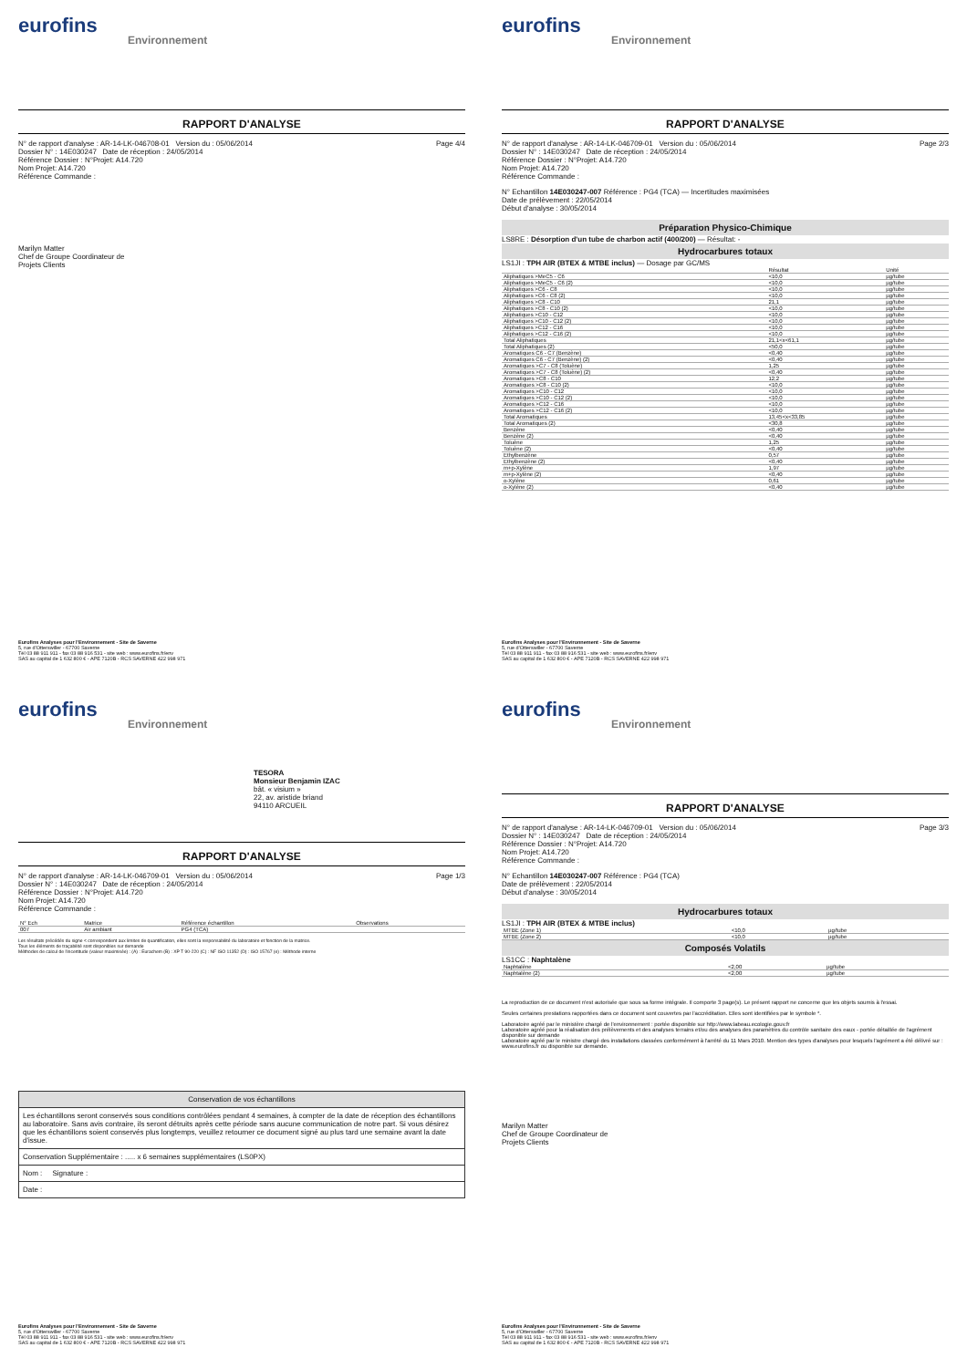eurofins
Environnement
RAPPORT D'ANALYSE
N° de rapport d'analyse : AR-14-LK-046708-01 Version du : 05/06/2014
Dossier N° : 14E030247 Date de réception : 24/05/2014
Référence Dossier : N°Projet: A14.720
Nom Projet: A14.720
Référence Commande :
Page 4/4
Marilyn Matter
Chef de Groupe Coordinateur de
Projets Clients
Eurofins Analyses pour l'Environnement - Site de Saverne
5, rue d'Otterswiller - 67700 Saverne
Tél 03 88 911 911 - fax 03 88 916 531 - site web : www.eurofins.fr/env
SAS au capital de 1 632 800 € - APE 7120B - RCS SAVERNE 422 998 971
eurofins
Environnement
RAPPORT D'ANALYSE
N° de rapport d'analyse : AR-14-LK-046709-01 Version du : 05/06/2014
Dossier N° : 14E030247 Date de réception : 24/05/2014
Référence Dossier : N°Projet: A14.720
Nom Projet: A14.720
Référence Commande :
Page 2/3
N° Echantillon 14E030247-007 Référence : PG4 (TCA) — Incertitudes maximisées
Date de prélèvement : 22/05/2014
Début d'analyse : 30/05/2014
Préparation Physico-Chimique
LS8RE : Désorption d'un tube de charbon actif (400/200) — Résultat: -
Hydrocarbures totaux
LS1JI : TPH AIR (BTEX & MTBE inclus) — Dosage par GC/MS
| | Résultat | Unité |
| --- | --- | --- |
| Aliphatiques >MeC5 - C6 | <10,0 | µg/tube |
| Aliphatiques >MeC5 - C6 (2) | <10,0 | µg/tube |
| Aliphatiques >C6 - C8 | <10,0 | µg/tube |
| Aliphatiques >C6 - C8 (2) | <10,0 | µg/tube |
| Aliphatiques >C8 - C10 | 21,1 | µg/tube |
| Aliphatiques >C8 - C10 (2) | <10,0 | µg/tube |
| Aliphatiques >C10 - C12 | <10,0 | µg/tube |
| Aliphatiques >C10 - C12 (2) | <10,0 | µg/tube |
| Aliphatiques >C12 - C16 | <10,0 | µg/tube |
| Aliphatiques >C12 - C16 (2) | <10,0 | µg/tube |
| Total Aliphatiques | 21,1<x<61,1 | µg/tube |
| Total Aliphatiques (2) | <50,0 | µg/tube |
| Aromatiques C6 - C7 (Benzène) | <0,40 | µg/tube |
| Aromatiques C6 - C7 (Benzène) (2) | <0,40 | µg/tube |
| Aromatiques >C7 - C8 (Toluène) | 1,25 | µg/tube |
| Aromatiques >C7 - C8 (Toluène) (2) | <0,40 | µg/tube |
| Aromatiques >C8 - C10 | 12,2 | µg/tube |
| Aromatiques >C8 - C10 (2) | <10,0 | µg/tube |
| Aromatiques >C10 - C12 | <10,0 | µg/tube |
| Aromatiques >C10 - C12 (2) | <10,0 | µg/tube |
| Aromatiques >C12 - C16 | <10,0 | µg/tube |
| Aromatiques >C12 - C16 (2) | <10,0 | µg/tube |
| Total Aromatiques | 13,45<x<33,85 | µg/tube |
| Total Aromatiques (2) | <30,8 | µg/tube |
| Benzène | <0,40 | µg/tube |
| Benzène (2) | <0,40 | µg/tube |
| Toluène | 1,25 | µg/tube |
| Toluène (2) | <0,40 | µg/tube |
| Ethylbenzène | 0,57 | µg/tube |
| Ethylbenzène (2) | <0,40 | µg/tube |
| m+p-Xylène | 1,97 | µg/tube |
| m+p-Xylène (2) | <0,40 | µg/tube |
| o-Xylène | 0,61 | µg/tube |
| o-Xylène (2) | <0,40 | µg/tube |
Eurofins Analyses pour l'Environnement - Site de Saverne
5, rue d'Otterswiller - 67700 Saverne
Tél 03 88 911 911 - fax 03 88 916 531 - site web : www.eurofins.fr/env
SAS au capital de 1 632 800 € - APE 7120B - RCS SAVERNE 422 998 971
eurofins
Environnement
TESORA
Monsieur Benjamin IZAC
bât. « visium »
22, av. aristide briand
94110 ARCUEIL
RAPPORT D'ANALYSE
N° de rapport d'analyse : AR-14-LK-046709-01 Version du : 05/06/2014
Dossier N° : 14E030247 Date de réception : 24/05/2014
Référence Dossier : N°Projet: A14.720
Nom Projet: A14.720
Référence Commande :
Page 1/3
| N° Ech | Matrice | Référence échantillon | Observations |
| --- | --- | --- | --- |
| 007 | Air ambiant | PG4 (TCA) | |
Les résultats précédés du signe < correspondent aux limites de quantification, elles sont la responsabilité du laboratoire et fonction de la matrice.
Tous les éléments de traçabilité sont disponibles sur demande
Méthodes de calcul de l'incertitude (valeur maximisée) : (A) : Eurachem (B) : XP T 90-220 (C) : NF ISO 11352 (D) : ISO 15767 (e) : Méthode interne
Conservation de vos échantillons
Les échantillons seront conservés sous conditions contrôlées pendant 4 semaines, à compter de la date de réception des échantillons au laboratoire. Sans avis contraire, ils seront détruits après cette période sans aucune communication de notre part. Si vous désirez que les échantillons soient conservés plus longtemps, veuillez retourner ce document signé au plus tard une semaine avant la date d'issue.
Conservation Supplémentaire : ..... x 6 semaines supplémentaires (LS0PX)
Nom : Signature :
Date :
Eurofins Analyses pour l'Environnement - Site de Saverne
5, rue d'Otterswiller - 67700 Saverne
Tél 03 88 911 911 - fax 03 88 916 531 - site web : www.eurofins.fr/env
SAS au capital de 1 632 800 € - APE 7120B - RCS SAVERNE 422 998 971
eurofins
Environnement
RAPPORT D'ANALYSE
N° de rapport d'analyse : AR-14-LK-046709-01 Version du : 05/06/2014
Dossier N° : 14E030247 Date de réception : 24/05/2014
Référence Dossier : N°Projet: A14.720
Nom Projet: A14.720
Référence Commande :
Page 3/3
N° Echantillon 14E030247-007 Référence : PG4 (TCA)
Date de prélèvement : 22/05/2014
Début d'analyse : 30/05/2014
Hydrocarbures totaux
LS1JI : TPH AIR (BTEX & MTBE inclus)
| MTBE (Zone 1) | <10,0 | µg/tube |
| MTBE (Zone 2) | <10,0 | µg/tube |
Composés Volatils
LS1CC : Naphtalène
| Naphtalène | <2,00 | µg/tube |
| Naphtalène (2) | <2,00 | µg/tube |
La reproduction de ce document n'est autorisée que sous sa forme intégrale. Il comporte 3 page(s). Le présent rapport ne concerne que les objets soumis à l'essai.
Seules certaines prestations rapportées dans ce document sont couvertes par l'accréditation. Elles sont identifiées par le symbole *.
Laboratoire agréé par le ministère chargé de l'environnement : portée disponible sur http://www.labeau.ecologie.gouv.fr
Laboratoire agréé pour la réalisation des prélèvements et des analyses terrains et/ou des analyses des paramètres du contrôle sanitaire des eaux - portée détaillée de l'agrément disponible sur demande
Laboratoire agréé par le ministre chargé des installations classées conformément à l'arrêté du 11 Mars 2010. Mention des types d'analyses pour lesquels l'agrément a été délivré sur : www.eurofins.fr ou disponible sur demande.
Marilyn Matter
Chef de Groupe Coordinateur de
Projets Clients
Eurofins Analyses pour l'Environnement - Site de Saverne
5, rue d'Otterswiller - 67700 Saverne
Tél 03 88 911 911 - fax 03 88 916 531 - site web : www.eurofins.fr/env
SAS au capital de 1 632 800 € - APE 7120B - RCS SAVERNE 422 998 971